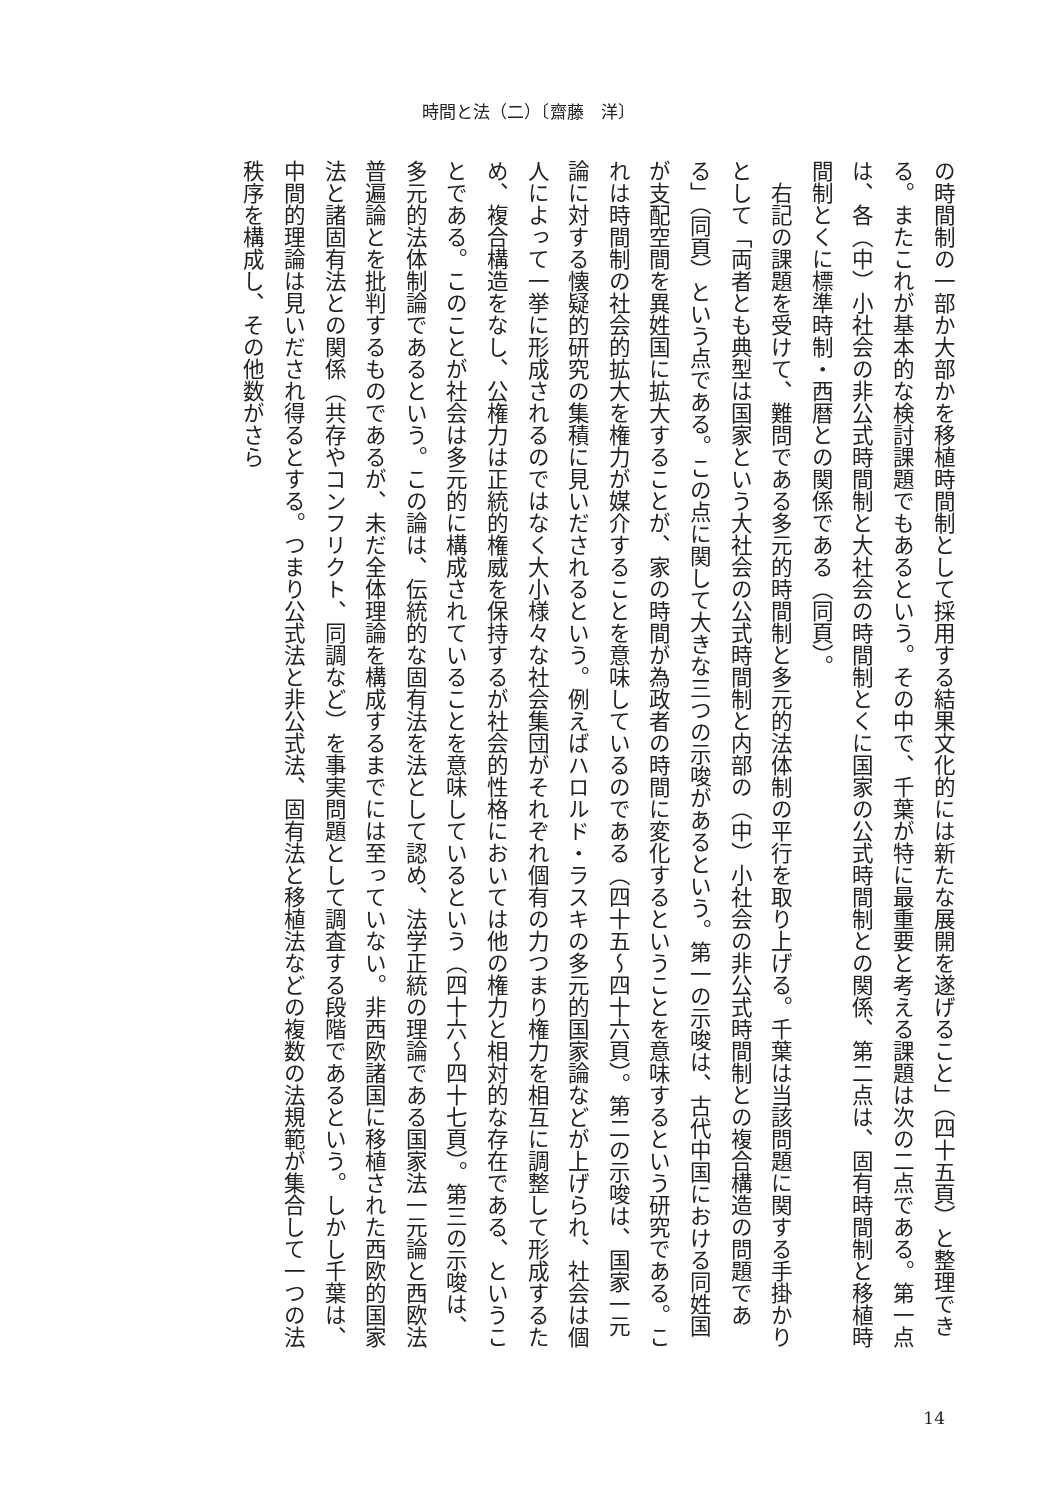時間と法（二）〔齋藤　洋〕
の時間制の一部か大部かを移植時間制として採用する結果文化的には新たな展開を遂げること」（四十五頁）と整理できる。またこれが基本的な検討課題でもあるという。その中で、千葉が特に最重要と考える課題は次の二点である。第一点は、各（中）小社会の非公式時間制と大社会の時間制とくに国家の公式時間制との関係、第二点は、固有時間制と移植時間制とくに標準時制・西暦との関係である（同頁）。
　右記の課題を受けて、難問である多元的時間制と多元的法体制の平行を取り上げる。千葉は当該問題に関する手掛かりとして「両者とも典型は国家という大社会の公式時間制と内部の（中）小社会の非公式時間制との複合構造の問題である」（同頁）という点である。この点に関して大きな三つの示唆があるという。第一の示唆は、古代中国における同姓国が支配空間を異姓国に拡大することが、家の時間が為政者の時間に変化するということを意味するという研究である。これは時間制の社会的拡大を権力が媒介することを意味しているのである（四十五～四十六頁）。第二の示唆は、国家一元論に対する懐疑的研究の集積に見いだされるという。例えばハロルド・ラスキの多元的国家論などが上げられ、社会は個人によって一挙に形成されるのではなく大小様々な社会集団がそれぞれ個有の力つまり権力を相互に調整して形成するため、複合構造をなし、公権力は正統的権威を保持するが社会的性格においては他の権力と相対的な存在である、ということである。このことが社会は多元的に構成されていることを意味しているという（四十六～四十七頁）。第三の示唆は、多元的法体制論であるという。この論は、伝統的な固有法を法として認め、法学正統の理論である国家法一元論と西欧法普遍論とを批判するものであるが、未だ全体理論を構成するまでには至っていない。非西欧諸国に移植された西欧的国家法と諸固有法との関係（共存やコンフリクト、同調など）を事実問題として調査する段階であるという。しかし千葉は、中間的理論は見いだされ得るとする。つまり公式法と非公式法、固有法と移植法などの複数の法規範が集合して一つの法秩序を構成し、その他数がさら
14